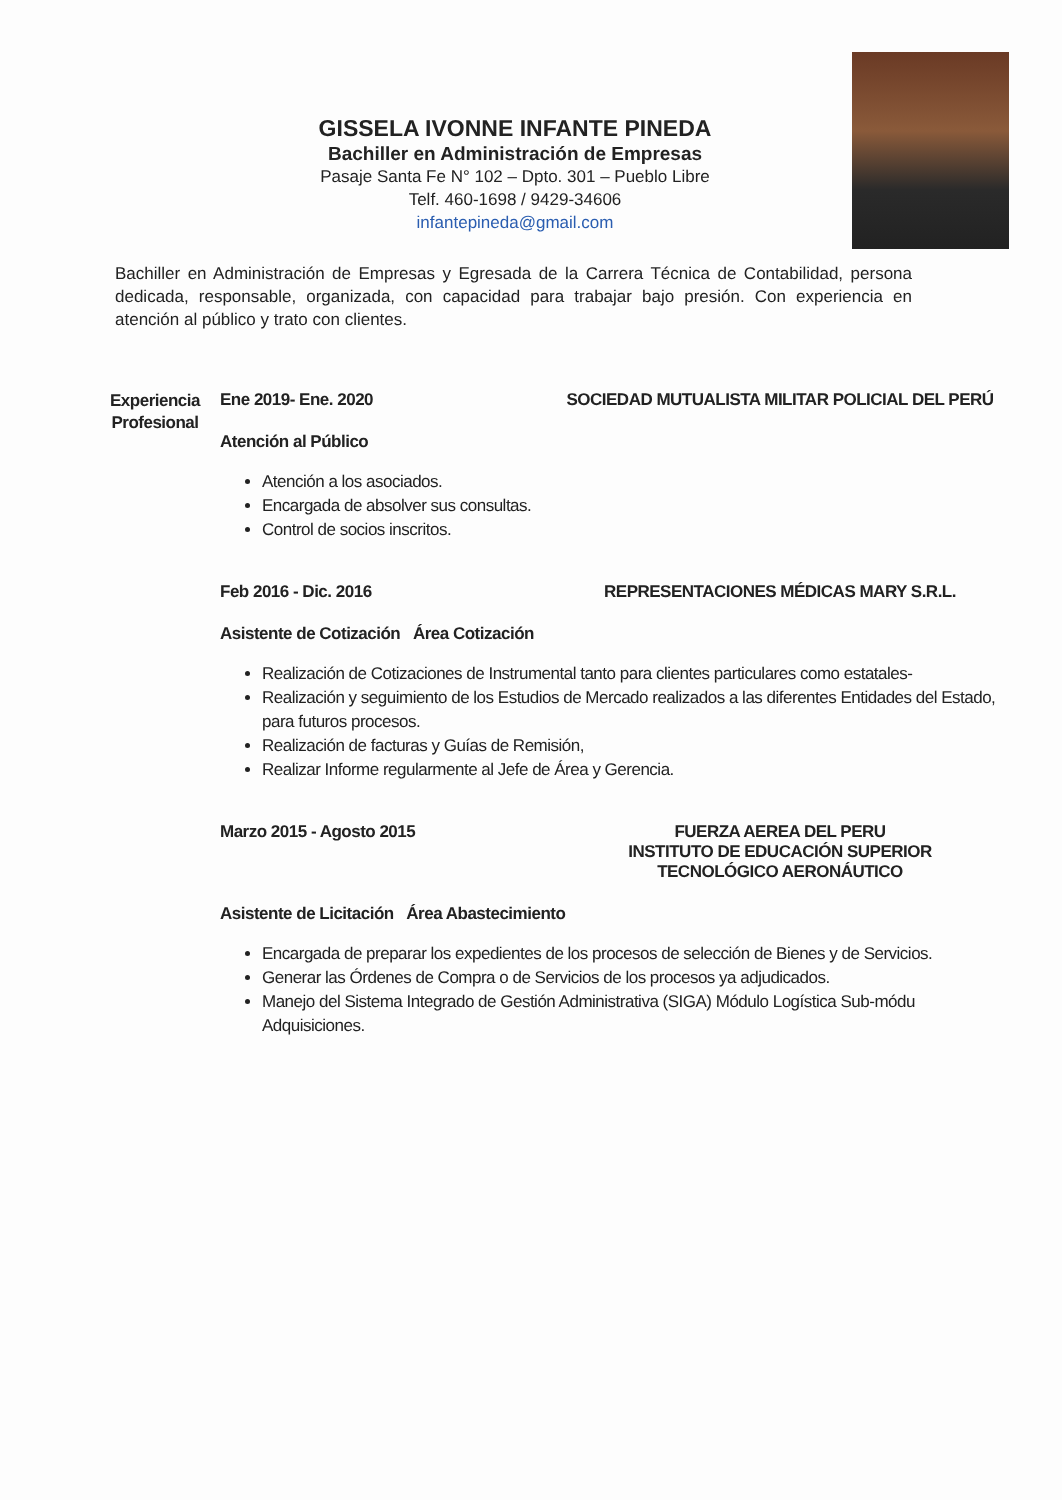GISSELA IVONNE INFANTE PINEDA
Bachiller en Administración de Empresas
Pasaje Santa Fe N° 102 – Dpto. 301 – Pueblo Libre
Telf. 460-1698 / 9429-34606
infantepineda@gmail.com
Bachiller en Administración de Empresas y Egresada de la Carrera Técnica de Contabilidad, persona dedicada, responsable, organizada, con capacidad para trabajar bajo presión. Con experiencia en atención al público y trato con clientes.
Experiencia Profesional
Ene 2019- Ene. 2020 SOCIEDAD MUTUALISTA MILITAR POLICIAL DEL PERÚ
Atención al Público
Atención a los asociados.
Encargada de absolver sus consultas.
Control de socios inscritos.
Feb 2016 - Dic. 2016 REPRESENTACIONES MÉDICAS MARY S.R.L.
Asistente de Cotización Área Cotización
Realización de Cotizaciones de Instrumental tanto para clientes particulares como estatales-
Realización y seguimiento de los Estudios de Mercado realizados a las diferentes Entidades del Estado, para futuros procesos.
Realización de facturas y Guías de Remisión,
Realizar Informe regularmente al Jefe de Área y Gerencia.
Marzo 2015 - Agosto 2015 FUERZA AEREA DEL PERU
INSTITUTO DE EDUCACIÓN SUPERIOR
TECNOLÓGICO AERONÁUTICO
Asistente de Licitación Área Abastecimiento
Encargada de preparar los expedientes de los procesos de selección de Bienes y de Servicios.
Generar las Órdenes de Compra o de Servicios de los procesos ya adjudicados.
Manejo del Sistema Integrado de Gestión Administrativa (SIGA) Módulo Logística Sub-módu Adquisiciones.